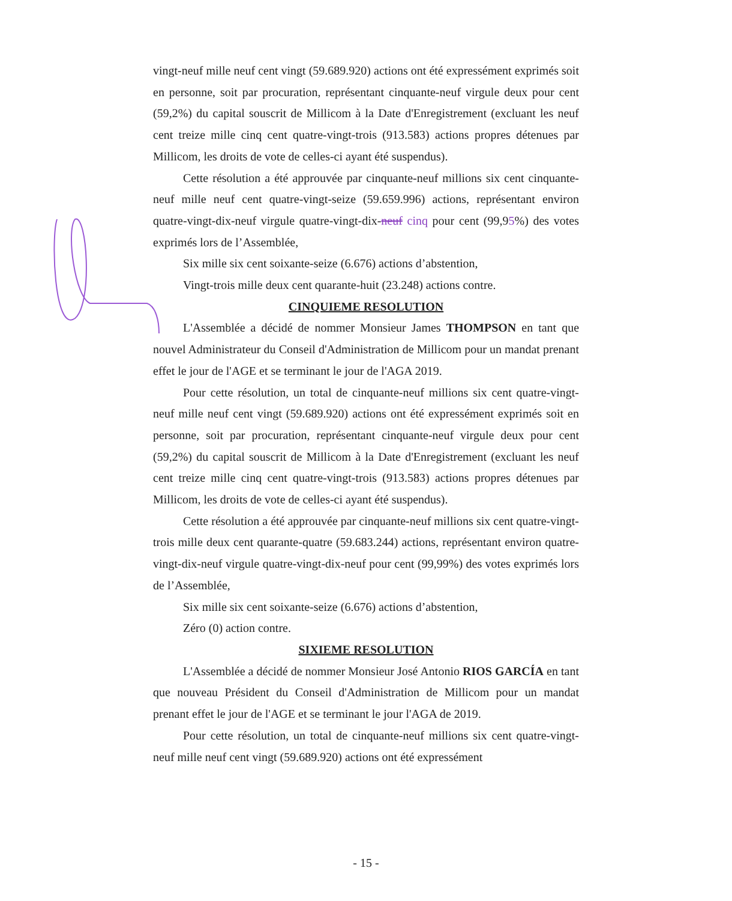vingt-neuf mille neuf cent vingt (59.689.920) actions ont été expressément exprimés soit en personne, soit par procuration, représentant cinquante-neuf virgule deux pour cent (59,2%) du capital souscrit de Millicom à la Date d'Enregistrement (excluant les neuf cent treize mille cinq cent quatre-vingt-trois (913.583) actions propres détenues par Millicom, les droits de vote de celles-ci ayant été suspendus).
Cette résolution a été approuvée par cinquante-neuf millions six cent cinquante-neuf mille neuf cent quatre-vingt-seize (59.659.996) actions, représentant environ quatre-vingt-dix-neuf virgule quatre-vingt-dix-neuf cinq pour cent (99,95%) des votes exprimés lors de l’Assemblée,
Six mille six cent soixante-seize (6.676) actions d’abstention,
Vingt-trois mille deux cent quarante-huit (23.248) actions contre.
CINQUIEME RESOLUTION
L'Assemblée a décidé de nommer Monsieur James THOMPSON en tant que nouvel Administrateur du Conseil d'Administration de Millicom pour un mandat prenant effet le jour de l'AGE et se terminant le jour de l'AGA 2019.
Pour cette résolution, un total de cinquante-neuf millions six cent quatre-vingt-neuf mille neuf cent vingt (59.689.920) actions ont été expressément exprimés soit en personne, soit par procuration, représentant cinquante-neuf virgule deux pour cent (59,2%) du capital souscrit de Millicom à la Date d'Enregistrement (excluant les neuf cent treize mille cinq cent quatre-vingt-trois (913.583) actions propres détenues par Millicom, les droits de vote de celles-ci ayant été suspendus).
Cette résolution a été approuvée par cinquante-neuf millions six cent quatre-vingt-trois mille deux cent quarante-quatre (59.683.244) actions, représentant environ quatre-vingt-dix-neuf virgule quatre-vingt-dix-neuf pour cent (99,99%) des votes exprimés lors de l’Assemblée,
Six mille six cent soixante-seize (6.676) actions d’abstention,
Zéro (0) action contre.
SIXIEME RESOLUTION
L'Assemblée a décidé de nommer Monsieur José Antonio RIOS GARCÍA en tant que nouveau Président du Conseil d'Administration de Millicom pour un mandat prenant effet le jour de l'AGE et se terminant le jour l'AGA de 2019.
Pour cette résolution, un total de cinquante-neuf millions six cent quatre-vingt-neuf mille neuf cent vingt (59.689.920) actions ont été expressément
- 15 -